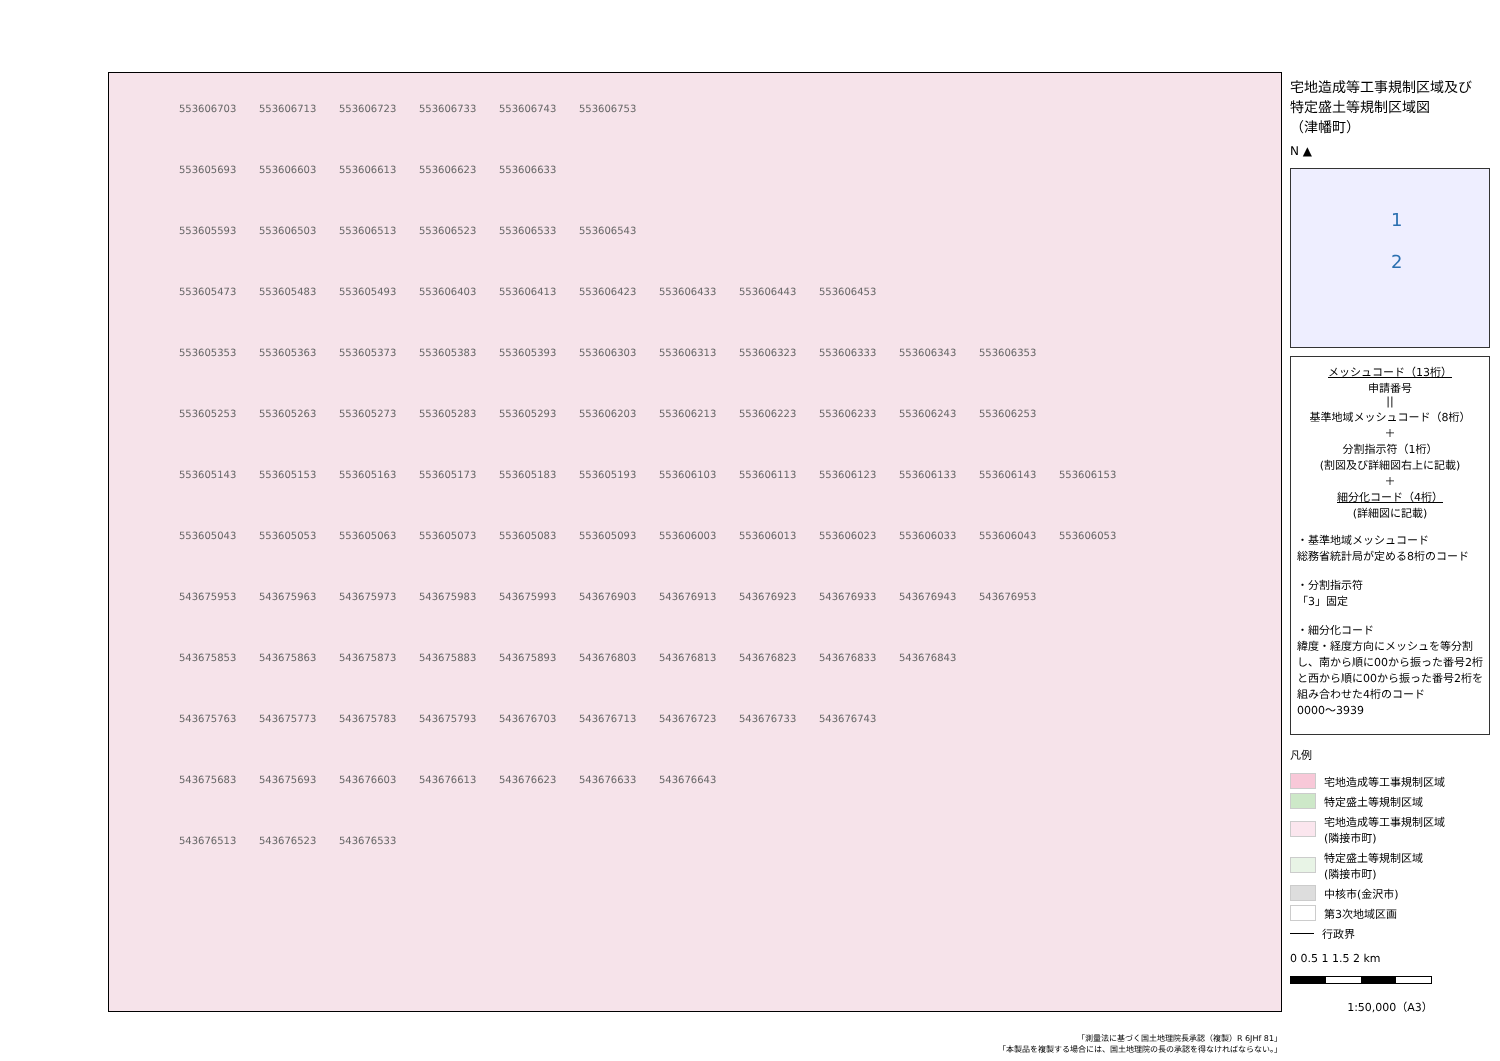553606703 553606713 553606723 553606733 553606743 553606753 553605693 553606603 553606613 553606623 553606633 553605593 553606503 553606513 553606523 553606533 553606543 553605473 553605483 553605493 553606403 553606413 553606423 553606433 553606443 553606453 553605353 553605363 553605373 553605383 553605393 553606303 553606313 553606323 553606333 553606343 553606353 553605253 553605263 553605273 553605283 553605293 553606203 553606213 553606223 553606233 553606243 553606253 553605143 553605153 553605163 553605173 553605183 553605193 553606103 553606113 553606123 553606133 553606143 553606153 553605043 553605053 553605063 553605073 553605083 553605093 553606003 553606013 553606023 553606033 553606043 553606053 543675953 543675963 543675973 543675983 543675993 543676903 543676913 543676923 543676933 543676943 543676953 543675853 543675863 543675873 543675883 543675893 543676803 543676813 543676823 543676833 543676843 543675763 543675773 543675783 543675793 543676703 543676713 543676723 543676733 543676743 543675683 543675693 543676603 543676613 543676623 543676633 543676643 543676513 543676523 543676533
宅地造成等工事規制区域及び
特定盛土等規制区域図
（津幡町）
N ▲
1
2
メッシュコード（13桁）
申請番号
||
基準地域メッシュコード（8桁）
＋
分割指示符（1桁）
(割図及び詳細図右上に記載)
＋
細分化コード（4桁）
(詳細図に記載)
・基準地域メッシュコード
総務省統計局が定める8桁のコード
・分割指示符
「3」固定
・細分化コード
緯度・経度方向にメッシュを等分割し、南から順に00から振った番号2桁と西から順に00から振った番号2桁を組み合わせた4桁のコード
0000～3939
凡例
宅地造成等工事規制区域
特定盛土等規制区域
宅地造成等工事規制区域
(隣接市町)
特定盛土等規制区域
(隣接市町)
中核市(金沢市)
第3次地域区画
行政界
0 0.5 1 1.5 2 km
1:50,000（A3）
「測量法に基づく国土地理院長承認（複製）R 6JHf 81」
「本製品を複製する場合には、国土地理院の長の承認を得なければならない。」